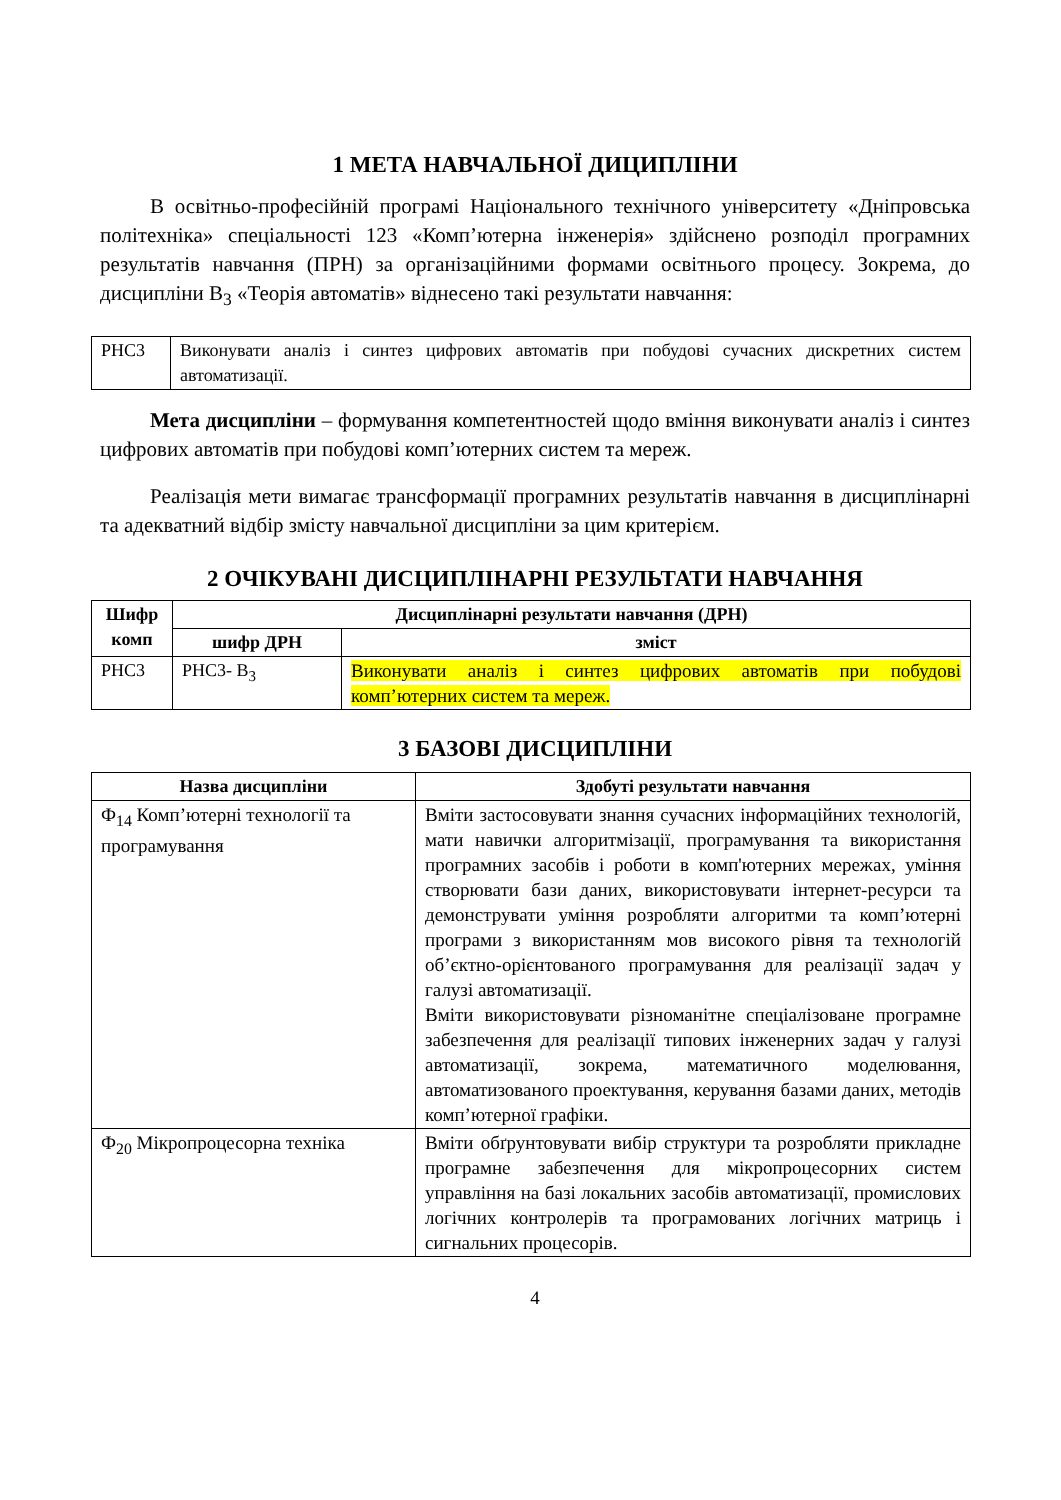1 МЕТА НАВЧАЛЬНОЇ ДИЦИПЛІНИ
В освітньо-професійній програмі Національного технічного університету «Дніпровська політехніка» спеціальності 123 «Комп’ютерна інженерія» здійснено розподіл програмних результатів навчання (ПРН) за організаційними формами освітнього процесу. Зокрема, до дисципліни В<sub>3</sub> «Теорія автоматів» віднесено такі результати навчання:
| РНС3 | Виконувати аналіз і синтез цифрових автоматів при побудові сучасних дискретних систем автоматизації. |
Мета дисципліни – формування компетентностей щодо вміння виконувати аналіз і синтез цифрових автоматів при побудові комп’ютерних систем та мереж.
Реалізація мети вимагає трансформації програмних результатів навчання в дисциплінарні та адекватний відбір змісту навчальної дисципліни за цим критерієм.
2 ОЧІКУВАНІ ДИСЦИПЛІНАРНІ РЕЗУЛЬТАТИ НАВЧАННЯ
| Шифр комп | Дисциплінарні результати навчання (ДРН) | |
| --- | --- | --- |
| | шифр ДРН | зміст |
| РНС3 | РНС3- В<sub>3</sub> | Виконувати аналіз і синтез цифрових автоматів при побудові комп’ютерних систем та мереж. |
3 БАЗОВІ ДИСЦИПЛІНИ
| Назва дисципліни | Здобуті результати навчання |
| --- | --- |
| Ф<sub>14</sub> Комп’ютерні технології та програмування | Вміти застосовувати знання сучасних інформаційних технологій, мати навички алгоритмізації, програмування та використання програмних засобів і роботи в комп'ютерних мережах, уміння створювати бази даних, використовувати інтернет-ресурси та демонструвати уміння розробляти алгоритми та комп’ютерні програми з використанням мов високого рівня та технологій об’єктно-орієнтованого програмування для реалізації задач у галузі автоматизації. Вміти використовувати різноманітне спеціалізоване програмне забезпечення для реалізації типових інженерних задач у галузі автоматизації, зокрема, математичного моделювання, автоматизованого проектування, керування базами даних, методів комп’ютерної графіки. |
| Ф<sub>20</sub> Мікропроцесорна техніка | Вміти обґрунтовувати вибір структури та розробляти прикладне програмне забезпечення для мікропроцесорних систем управління на базі локальних засобів автоматизації, промислових логічних контролерів та програмованих логічних матриць і сигнальних процесорів. |
4